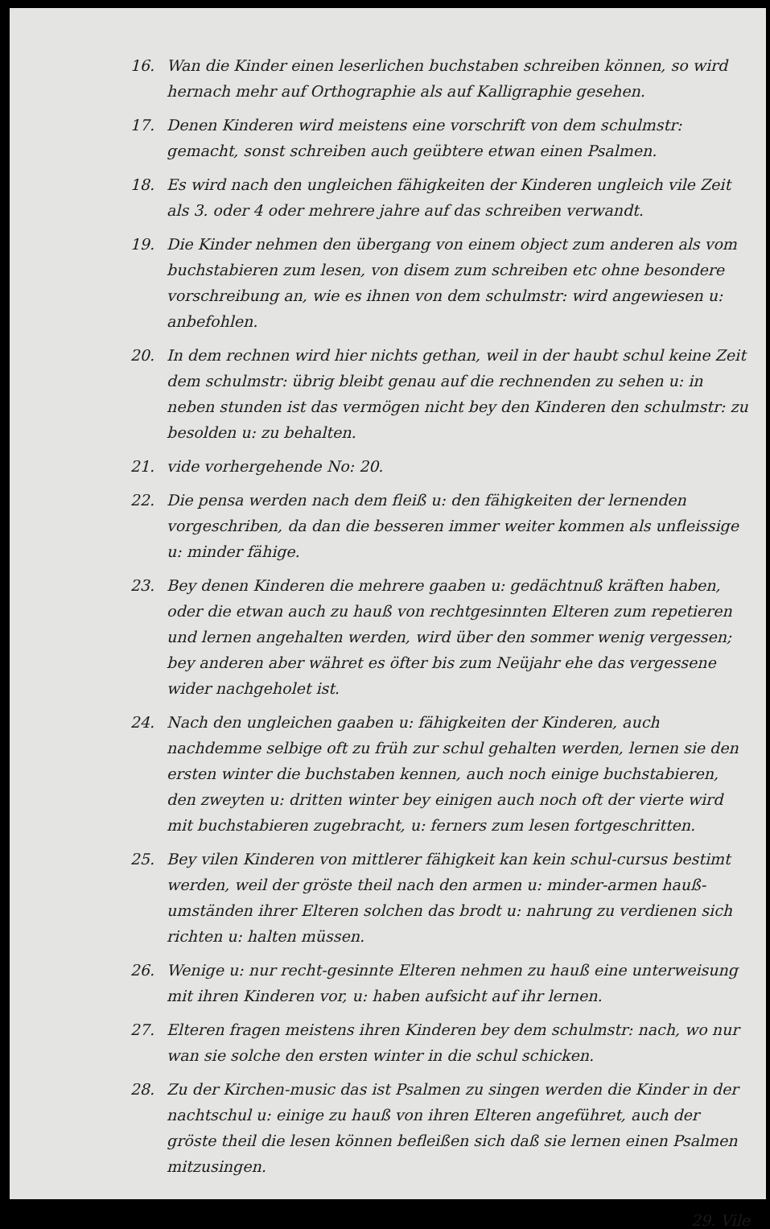16. Wan die Kinder einen leserlichen buchstaben schreiben können, so wird hernach mehr auf Orthographie als auf Kalligraphie gesehen.
17. Denen Kinderen wird meistens eine vorschrift von dem schulmstr: gemacht, sonst schreiben auch geübtere etwan einen Psalmen.
18. Es wird nach den ungleichen fähigkeiten der Kinderen ungleich vile Zeit als 3. oder 4 oder mehrere jahre auf das schreiben verwandt.
19. Die Kinder nehmen den übergang von einem object zum anderen als vom buchstabieren zum lesen, von disem zum schreiben etc ohne besondere vorschreibung an, wie es ihnen von dem schulmstr: wird angewiesen u: anbefohlen.
20. In dem rechnen wird hier nichts gethan, weil in der haubt schul keine Zeit dem schulmstr: übrig bleibt genau auf die rechnenden zu sehen u: in neben stunden ist das vermögen nicht bey den Kinderen den schulmstr: zu besolden u: zu behalten.
21. vide vorhergehende No: 20.
22. Die pensa werden nach dem fleiß u: den fähigkeiten der lernenden vorgeschriben, da dan die besseren immer weiter kommen als unfleissige u: minder fähige.
23. Bey denen Kinderen die mehrere gaaben u: gedächtnuß kräften haben, oder die etwan auch zu hauß von rechtgesinnten Elteren zum repetieren und lernen angehalten werden, wird über den sommer wenig vergessen; bey anderen aber währet es öfter bis zum Neüjahr ehe das vergessene wider nachgeholet ist.
24. Nach den ungleichen gaaben u: fähigkeiten der Kinderen, auch nachdemme selbige oft zu früh zur schul gehalten werden, lernen sie den ersten winter die buchstaben kennen, auch noch einige buchstabieren, den zweyten u: dritten winter bey einigen auch noch oft der vierte wird mit buchstabieren zugebracht, u: ferners zum lesen fortgeschritten.
25. Bey vilen Kinderen von mittlerer fähigkeit kan kein schul-cursus bestimt werden, weil der gröste theil nach den armen u: minder-armen hauß-umständen ihrer Elteren solchen das brodt u: nahrung zu verdienen sich richten u: halten müssen.
26. Wenige u: nur recht-gesinnte Elteren nehmen zu hauß eine unterweisung mit ihren Kinderen vor, u: haben aufsicht auf ihr lernen.
27. Elteren fragen meistens ihren Kinderen bey dem schulmstr: nach, wo nur wan sie solche den ersten winter in die schul schicken.
28. Zu der Kirchen-music das ist Psalmen zu singen werden die Kinder in der nachtschul u: einige zu hauß von ihren Elteren angeführet, auch der gröste theil die lesen können befleißen sich daß sie lernen einen Psalmen mitzusingen.
29. Vile